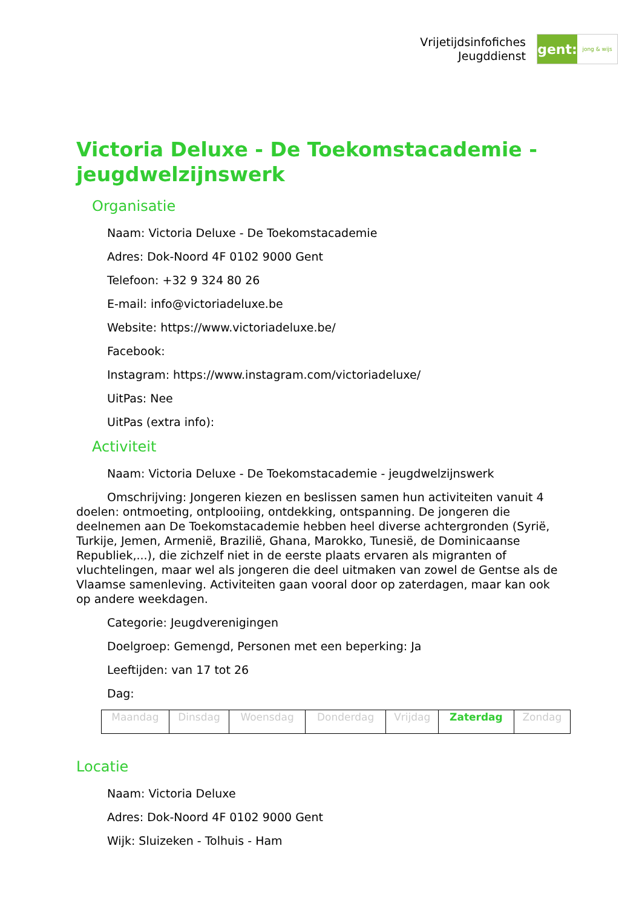Vrijetijdsinfofiches
Jeugddienst
gent:
jong & wijs
Victoria Deluxe - De Toekomstacademie - jeugdwelzijnswerk
Organisatie
Naam: Victoria Deluxe - De Toekomstacademie
Adres: Dok-Noord 4F 0102 9000 Gent
Telefoon: +32 9 324 80 26
E-mail: info@victoriadeluxe.be
Website: https://www.victoriadeluxe.be/
Facebook:
Instagram: https://www.instagram.com/victoriadeluxe/
UitPas: Nee
UitPas (extra info):
Activiteit
Naam: Victoria Deluxe - De Toekomstacademie - jeugdwelzijnswerk
Omschrijving: Jongeren kiezen en beslissen samen hun activiteiten vanuit 4 doelen: ontmoeting, ontplooiing, ontdekking, ontspanning. De jongeren die deelnemen aan De Toekomstacademie hebben heel diverse achtergronden (Syrië, Turkije, Jemen, Armenië, Brazilië, Ghana, Marokko, Tunesië, de Dominicaanse Republiek,...), die zichzelf niet in de eerste plaats ervaren als migranten of vluchtelingen, maar wel als jongeren die deel uitmaken van zowel de Gentse als de Vlaamse samenleving. Activiteiten gaan vooral door op zaterdagen, maar kan ook op andere weekdagen.
Categorie: Jeugdverenigingen
Doelgroep: Gemengd, Personen met een beperking: Ja
Leeftijden: van 17 tot 26
Dag:
| Maandag | Dinsdag | Woensdag | Donderdag | Vrijdag | Zaterdag | Zondag |
Locatie
Naam: Victoria Deluxe
Adres: Dok-Noord 4F 0102 9000 Gent
Wijk: Sluizeken - Tolhuis - Ham